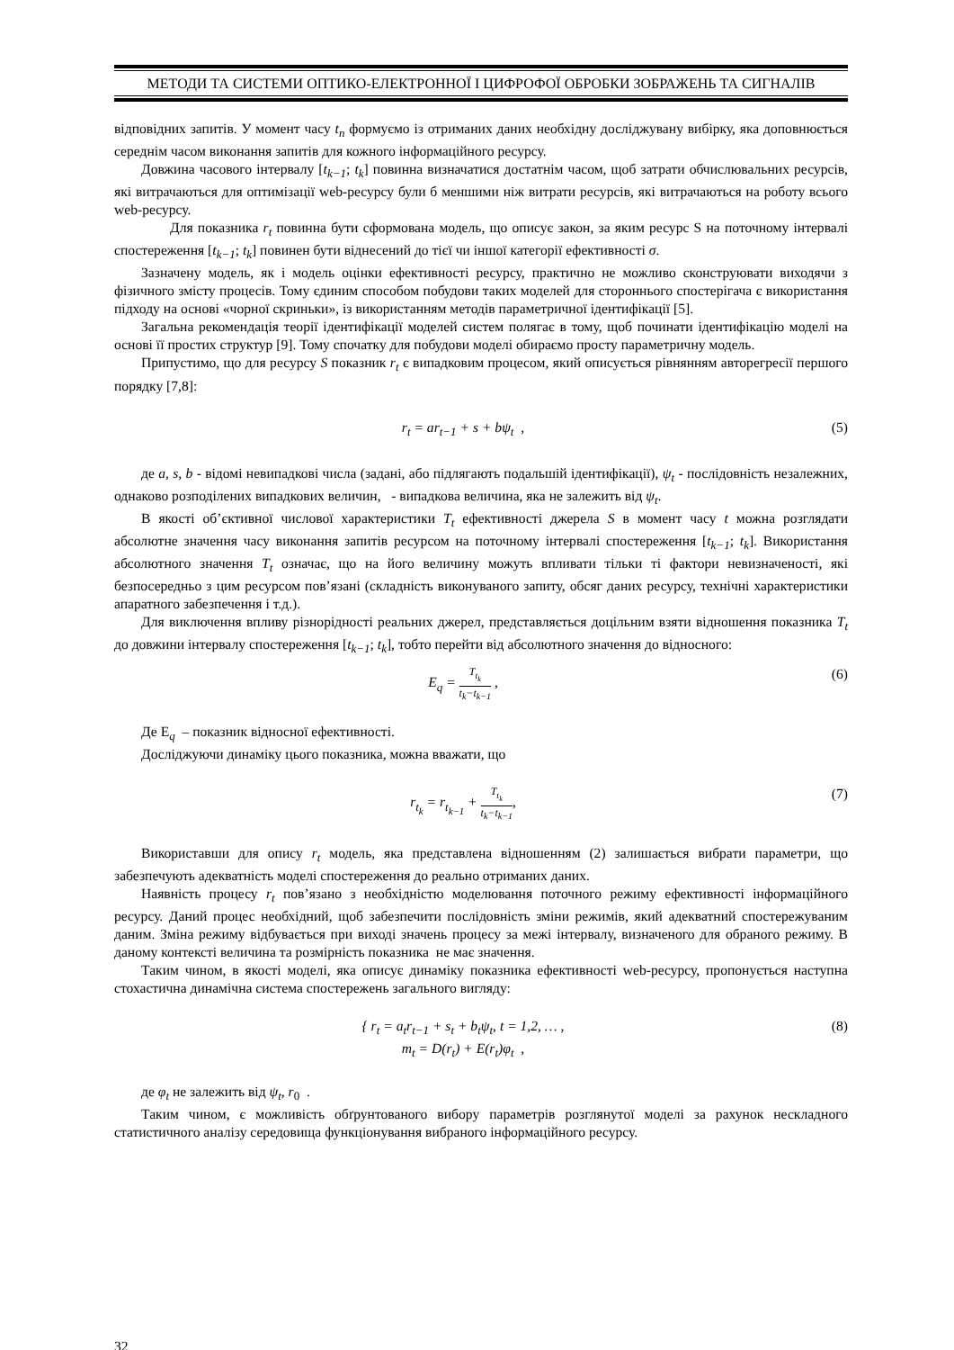МЕТОДИ ТА СИСТЕМИ ОПТИКО-ЕЛЕКТРОННОЇ І ЦИФРОФОЇ ОБРОБКИ ЗОБРАЖЕНЬ ТА СИГНАЛІВ
відповідних запитів. У момент часу t<sub>n</sub> формуємо із отриманих даних необхідну досліджувану вибірку, яка доповнюється середнім часом виконання запитів для кожного інформаційного ресурсу.
Довжина часового інтервалу [t<sub>k−1</sub>; t<sub>k</sub>] повинна визначатися достатнім часом, щоб затрати обчислювальних ресурсів, які витрачаються для оптимізації web-ресурсу були б меншими ніж витрати ресурсів, які витрачаються на роботу всього web-ресурсу.
Для показника r<sub>t</sub> повинна бути сформована модель, що описує закон, за яким ресурс S на поточному інтервалі спостереження [t<sub>k−1</sub>; t<sub>k</sub>] повинен бути віднесений до тієї чи іншої категорії ефективності σ.
Зазначену модель, як і модель оцінки ефективності ресурсу, практично не можливо сконструювати виходячи з фізичного змісту процесів. Тому єдиним способом побудови таких моделей для стороннього спостерігача є використання підходу на основі «чорної скриньки», із використанням методів параметричної ідентифікації [5].
Загальна рекомендація теорії ідентифікації моделей систем полягає в тому, щоб починати ідентифікацію моделі на основі її простих структур [9]. Тому спочатку для побудови моделі обираємо просту параметричну модель.
Припустимо, що для ресурсу S показник r<sub>t</sub> є випадковим процесом, який описується рівнянням авторегресії першого порядку [7,8]:
r<sub>t</sub> = ar<sub>t−1</sub> + s + bψ<sub>t</sub> , (5)
де a, s, b - відомі невипадкові числа (задані, або підлягають подальшій ідентифікації), ψ<sub>t</sub> - послідовність незалежних, однаково розподілених випадкових величин, - випадкова величина, яка не залежить від ψ<sub>t</sub>.
В якості об’єктивної числової характеристики T<sub>t</sub> ефективності джерела S в момент часу t можна розглядати абсолютне значення часу виконання запитів ресурсом на поточному інтервалі спостереження [t<sub>k−1</sub>; t<sub>k</sub>]. Використання абсолютного значення T<sub>t</sub> означає, що на його величину можуть впливати тільки ті фактори невизначеності, які безпосередньо з цим ресурсом пов’язані (складність виконуваного запиту, обсяг даних ресурсу, технічні характеристики апаратного забезпечення і т.д.).
Для виключення впливу різнорідності реальних джерел, представляється доцільним взяти відношення показника T<sub>t</sub> до довжини інтервалу спостереження [t<sub>k−1</sub>; t<sub>k</sub>], тобто перейти від абсолютного значення до відносного:
E<sub>q</sub> = T<sub>t<sub>k</sub></sub> t<sub>k</sub>−t<sub>k−1</sub> , (6)
Де E<sub>q</sub> – показник відносної ефективності.
Досліджуючи динаміку цього показника, можна вважати, що
r<sub>t<sub>k</sub></sub> = r<sub>t<sub>k−1</sub></sub> + T<sub>t<sub>k</sub></sub> t<sub>k</sub>−t<sub>k−1</sub>, (7)
Використавши для опису r<sub>t</sub> модель, яка представлена відношенням (2) залишається вибрати параметри, що забезпечують адекватність моделі спостереження до реально отриманих даних.
Наявність процесу r<sub>t</sub> пов’язано з необхідністю моделювання поточного режиму ефективності інформаційного ресурсу. Даний процес необхідний, щоб забезпечити послідовність зміни режимів, який адекватний спостережуваним даним. Зміна режиму відбувається при виході значень процесу за межі інтервалу, визначеного для обраного режиму. В даному контексті величина та розмірність показника не має значення.
Таким чином, в якості моделі, яка описує динаміку показника ефективності web-ресурсу, пропонується наступна стохастична динамічна система спостережень загального вигляду:
{ r<sub>t</sub> = a<sub>t</sub>r<sub>t−1</sub> + s<sub>t</sub> + b<sub>t</sub>ψ<sub>t</sub>, t = 1,2, … ,
m<sub>t</sub> = D(r<sub>t</sub>) + E(r<sub>t</sub>)φ<sub>t</sub> ,
(8)
де φ<sub>t</sub> не залежить від ψ<sub>t</sub>, r<sub>0</sub> .
Таким чином, є можливість обґрунтованого вибору параметрів розглянутої моделі за рахунок нескладного статистичного аналізу середовища функціонування вибраного інформаційного ресурсу.
32